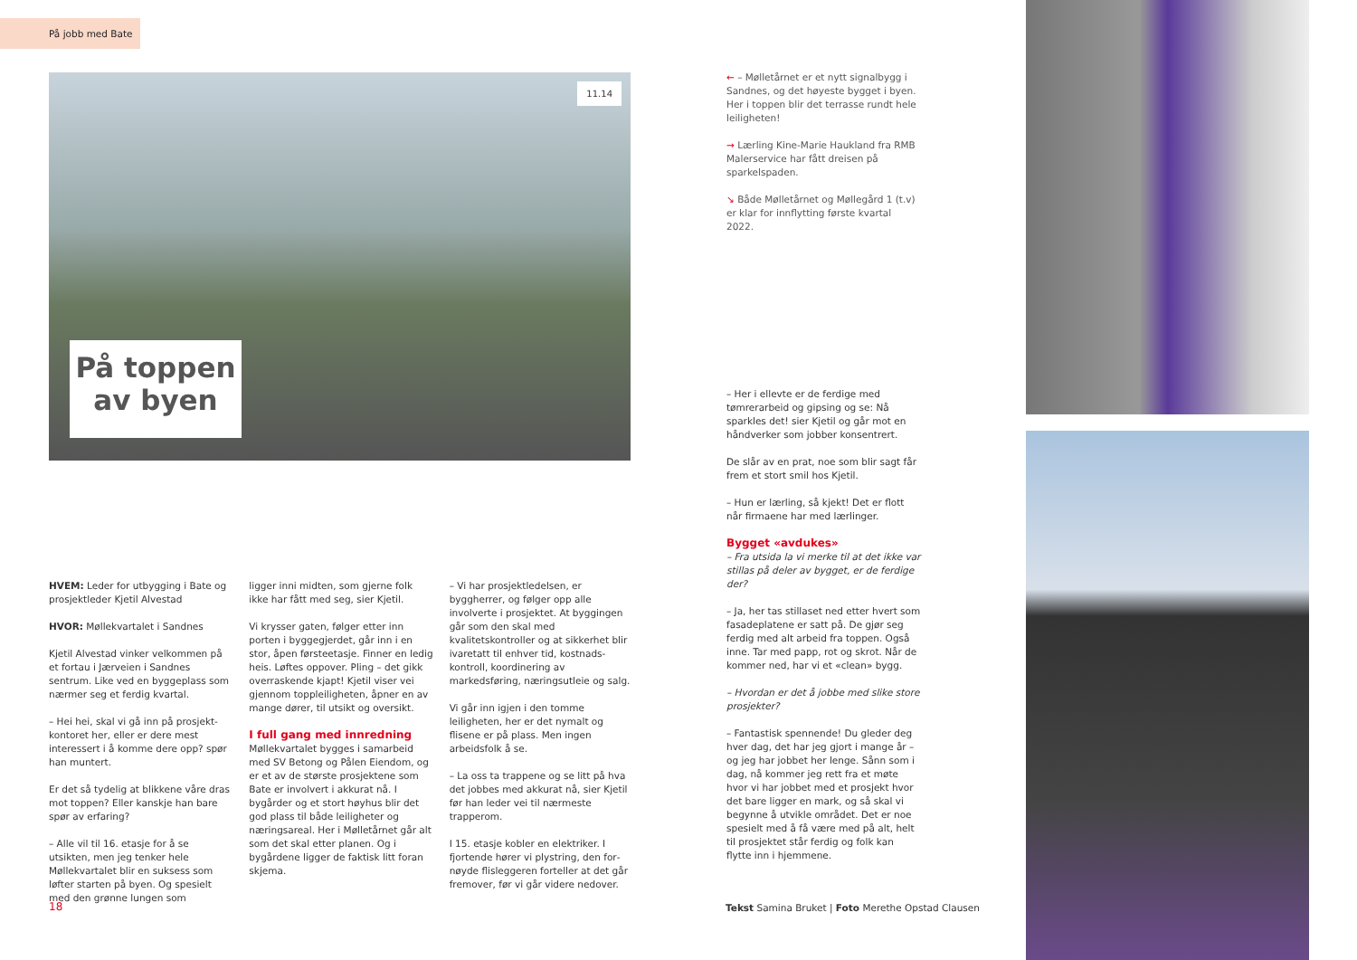På jobb med Bate
11.14
På toppen av byen
HVEM: Leder for utbygging i Bate og prosjektleder Kjetil Alvestad
HVOR: Møllekvartalet i Sandnes
Kjetil Alvestad vinker velkommen på et fortau i Jærveien i Sandnes sentrum. Like ved en byggeplass som nærmer seg et ferdig kvartal.
– Hei hei, skal vi gå inn på prosjekt­kontoret her, eller er dere mest interessert i å komme dere opp? spør han muntert.
Er det så tydelig at blikkene våre dras mot toppen? Eller kanskje han bare spør av erfaring?
– Alle vil til 16. etasje for å se utsikten, men jeg tenker hele Møllekvartalet blir en suksess som løfter starten på byen. Og spesielt med den grønne lungen som
ligger inni midten, som gjerne folk ikke har fått med seg, sier Kjetil.
Vi krysser gaten, følger etter inn porten i byggegjerdet, går inn i en stor, åpen førsteetasje. Finner en ledig heis. Løftes oppover. Pling – det gikk overraskende kjapt! Kjetil viser vei gjennom toppleilig­heten, åpner en av mange dører, til ut­sikt og oversikt.
I full gang med innredning
Møllekvartalet bygges i samarbeid med SV Betong og Pålen Eiendom, og er et av de største prosjektene som Bate er involvert i akkurat nå. I bygårder og et stort høyhus blir det god plass til både leiligheter og næringsareal. Her i Mølletårnet går alt som det skal etter planen. Og i bygårdene ligger de faktisk litt foran skjema.
– Vi har prosjektledelsen, er byggherrer, og følger opp alle involverte i pro­sjektet. At byggingen går som den skal med kvalitetskontroller og at sikkerhet blir ivaretatt til enhver tid, kostnads­kontroll, koordinering av markedsføring, næringsutleie og salg.
Vi går inn igjen i den tomme leiligheten, her er det nymalt og flisene er på plass. Men ingen arbeidsfolk å se.
– La oss ta trappene og se litt på hva det jobbes med akkurat nå, sier Kjetil før han leder vei til nærmeste trapperom.
I 15. etasje kobler en elektriker. I fjortende hører vi plystring, den for­nøyde flisleggeren forteller at det går fremover, før vi går videre nedover.
← – Mølletårnet er et nytt signalbygg i Sandnes, og det høyeste bygget i byen. Her i toppen blir det terrasse rundt hele leiligheten!
→ Lærling Kine-Marie Haukland fra RMB Malerservice har fått dreisen på sparkelspaden.
↘ Både Mølletårnet og Møllegård 1 (t.v) er klar for innflytting første kvartal 2022.
– Her i ellevte er de ferdige med tømrerarbeid og gipsing og se: Nå sparkles det! sier Kjetil og går mot en håndverker som jobber konsentrert.
De slår av en prat, noe som blir sagt får frem et stort smil hos Kjetil.
– Hun er lærling, så kjekt! Det er flott når firmaene har med lærlinger.
Bygget «avdukes»
– Fra utsida la vi merke til at det ikke var stillas på deler av bygget, er de ferdige der?
– Ja, her tas stillaset ned etter hvert som fasadeplatene er satt på. De gjør seg ferdig med alt arbeid fra toppen. Også inne. Tar med papp, rot og skrot. Når de kommer ned, har vi et «clean» bygg.
– Hvordan er det å jobbe med slike store prosjekter?
– Fantastisk spennende! Du gleder deg hver dag, det har jeg gjort i mange år – og jeg har jobbet her lenge. Sånn som i dag, nå kommer jeg rett fra et møte hvor vi har jobbet med et prosjekt hvor det bare ligger en mark, og så skal vi begynne å utvikle området. Det er noe spesielt med å få være med på alt, helt til prosjektet står ferdig og folk kan flytte inn i hjemmene.
18
Tekst Samina Bruket | Foto Merethe Opstad Clausen